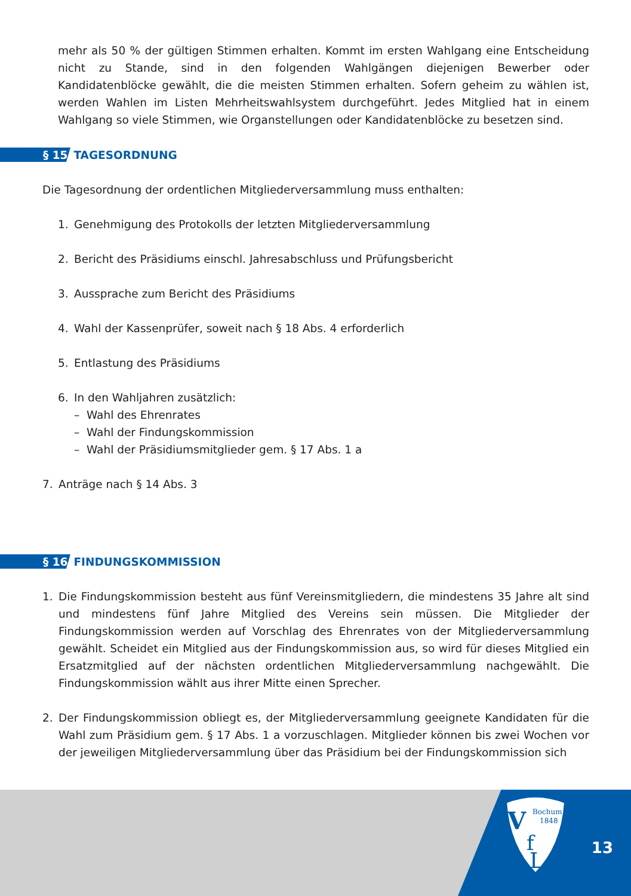mehr als 50 % der gültigen Stimmen erhalten. Kommt im ersten Wahlgang eine Entscheidung nicht zu Stande, sind in den folgenden Wahlgängen diejenigen Bewerber oder Kandidatenblöcke gewählt, die die meisten Stimmen erhalten. Sofern geheim zu wählen ist, werden Wahlen im Listen Mehrheitswahlsystem durchgeführt. Jedes Mitglied hat in einem Wahlgang so viele Stimmen, wie Organstellungen oder Kandidatenblöcke zu besetzen sind.
§ 15 TAGESORDNUNG
Die Tagesordnung der ordentlichen Mitgliederversammlung muss enthalten:
1. Genehmigung des Protokolls der letzten Mitgliederversammlung
2. Bericht des Präsidiums einschl. Jahresabschluss und Prüfungsbericht
3. Aussprache zum Bericht des Präsidiums
4. Wahl der Kassenprüfer, soweit nach § 18 Abs. 4 erforderlich
5. Entlastung des Präsidiums
6. In den Wahljahren zusätzlich:
– Wahl des Ehrenrates
– Wahl der Findungskommission
– Wahl der Präsidiumsmitglieder gem. § 17 Abs. 1 a
7. Anträge nach § 14 Abs. 3
§ 16 FINDUNGSKOMMISSION
1. Die Findungskommission besteht aus fünf Vereinsmitgliedern, die mindestens 35 Jahre alt sind und mindestens fünf Jahre Mitglied des Vereins sein müssen. Die Mitglieder der Findungskommission werden auf Vorschlag des Ehrenrates von der Mitgliederversammlung gewählt. Scheidet ein Mitglied aus der Findungskommission aus, so wird für dieses Mitglied ein Ersatzmitglied auf der nächsten ordentlichen Mitgliederversammlung nachgewählt. Die Findungskommission wählt aus ihrer Mitte einen Sprecher.
2. Der Findungskommission obliegt es, der Mitgliederversammlung geeignete Kandidaten für die Wahl zum Präsidium gem. § 17 Abs. 1 a vorzuschlagen. Mitglieder können bis zwei Wochen vor der jeweiligen Mitgliederversammlung über das Präsidium bei der Findungskommission sich
V
f
L
Bochum
1848
13